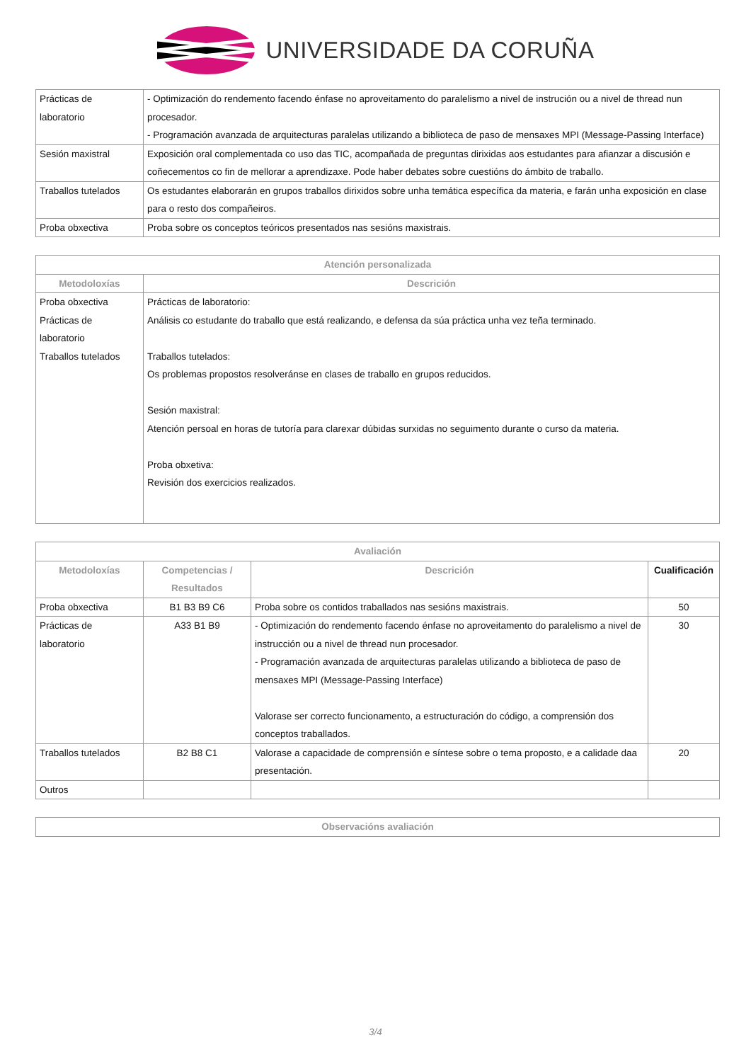UNIVERSIDADE DA CORUÑA
| Prácticas de laboratorio | - Optimización do rendemento facendo énfase no aproveitamento do paralelismo a nivel de instrución ou a nivel de thread nun procesador. - Programación avanzada de arquitecturas paralelas utilizando a biblioteca de paso de mensaxes MPI (Message-Passing Interface) |
| Sesión maxistral | Exposición oral complementada co uso das TIC, acompañada de preguntas dirixidas aos estudantes para afianzar a discusión e coñecementos co fin de mellorar a aprendizaxe. Pode haber debates sobre cuestións do ámbito de traballo. |
| Traballos tutelados | Os estudantes elaborarán en grupos traballos dirixidos sobre unha temática específica da materia, e farán unha exposición en clase para o resto dos compañeiros. |
| Proba obxectiva | Proba sobre os conceptos teóricos presentados nas sesións maxistrais. |
| Atención personalizada | |
| --- | --- |
| Metodoloxías | Descrición |
| Proba obxectiva Prácticas de laboratorio Traballos tutelados | Prácticas de laboratorio: Análisis co estudante do traballo que está realizando, e defensa da súa práctica unha vez teña terminado. Traballos tutelados: Os problemas propostos resolveránse en clases de traballo en grupos reducidos. Sesión maxistral: Atención persoal en horas de tutoría para clarexar dúbidas surxidas no seguimento durante o curso da materia. Proba obxetiva: Revisión dos exercicios realizados. |
| Avaliación | | | |
| --- | --- | --- | --- |
| Metodoloxías | Competencias / Resultados | Descrición | Cualificación |
| Proba obxectiva | B1 B3 B9 C6 | Proba sobre os contidos traballados nas sesións maxistrais. | 50 |
| Prácticas de laboratorio | A33 B1 B9 | - Optimización do rendemento facendo énfase no aproveitamento do paralelismo a nivel de instrucción ou a nivel de thread nun procesador. - Programación avanzada de arquitecturas paralelas utilizando a biblioteca de paso de mensaxes MPI (Message-Passing Interface) Valorase ser correcto funcionamento, a estructuración do código, a comprensión dos conceptos traballados. | 30 |
| Traballos tutelados | B2 B8 C1 | Valorase a capacidade de comprensión e síntese sobre o tema proposto, e a calidade daa presentación. | 20 |
| Outros | | | |
| Observacións avaliación |
| --- |
3/4